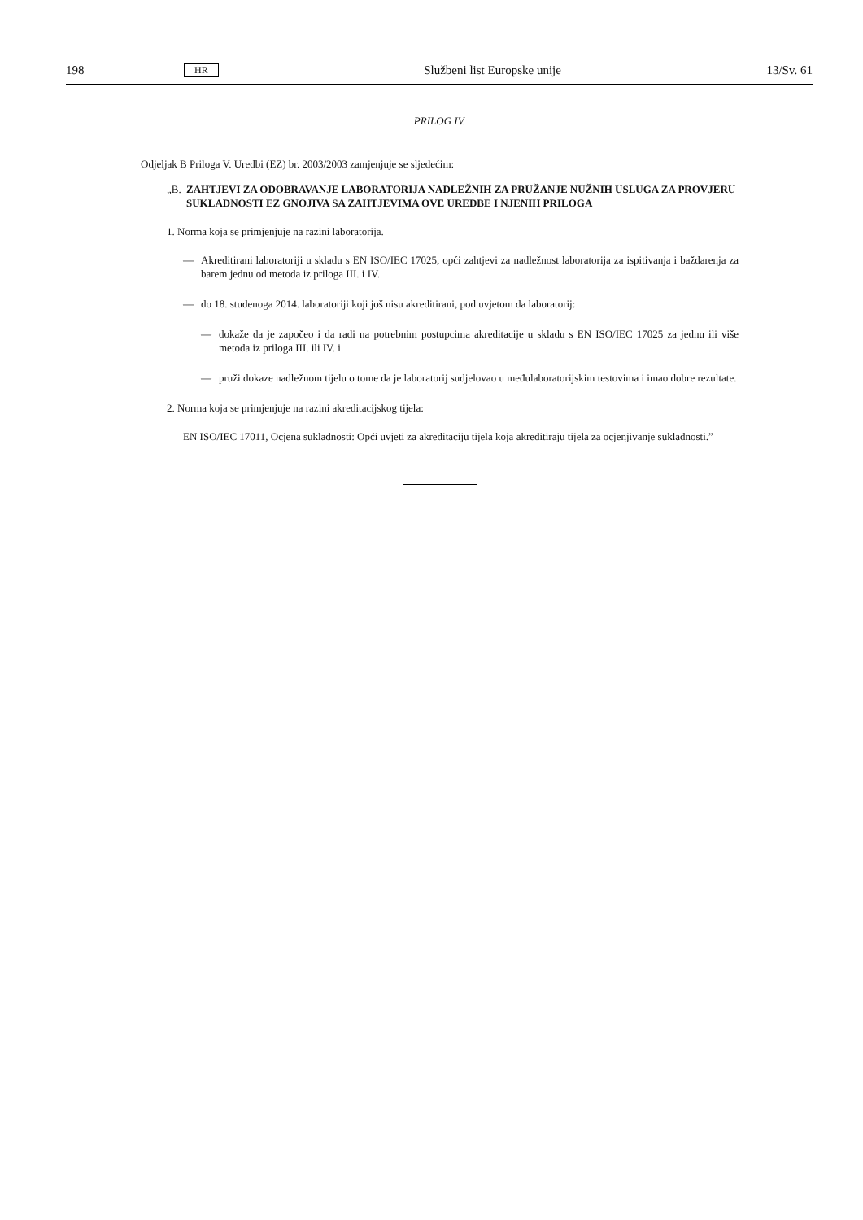198 HR Službeni list Europske unije 13/Sv. 61
PRILOG IV.
Odjeljak B Priloga V. Uredbi (EZ) br. 2003/2003 zamjenjuje se sljedećim:
„B. ZAHTJEVI ZA ODOBRAVANJE LABORATORIJA NADLEŽNIH ZA PRUŽANJE NUŽNIH USLUGA ZA PROVJERU SUKLADNOSTI EZ GNOJIVA SA ZAHTJEVIMA OVE UREDBE I NJENIH PRILOGA
1. Norma koja se primjenjuje na razini laboratorija.
— Akreditirani laboratoriji u skladu s EN ISO/IEC 17025, opći zahtjevi za nadležnost laboratorija za ispitivanja i baždarenja za barem jednu od metoda iz priloga III. i IV.
— do 18. studenoga 2014. laboratoriji koji još nisu akreditirani, pod uvjetom da laboratorij:
— dokaže da je započeo i da radi na potrebnim postupcima akreditacije u skladu s EN ISO/IEC 17025 za jednu ili više metoda iz priloga III. ili IV. i
— pruži dokaze nadležnom tijelu o tome da je laboratorij sudjelovao u međulaboratorijskim testovima i imao dobre rezultate.
2. Norma koja se primjenjuje na razini akreditacijskog tijela:
EN ISO/IEC 17011, Ocjena sukladnosti: Opći uvjeti za akreditaciju tijela koja akreditiraju tijela za ocjenjivanje sukladnosti.”